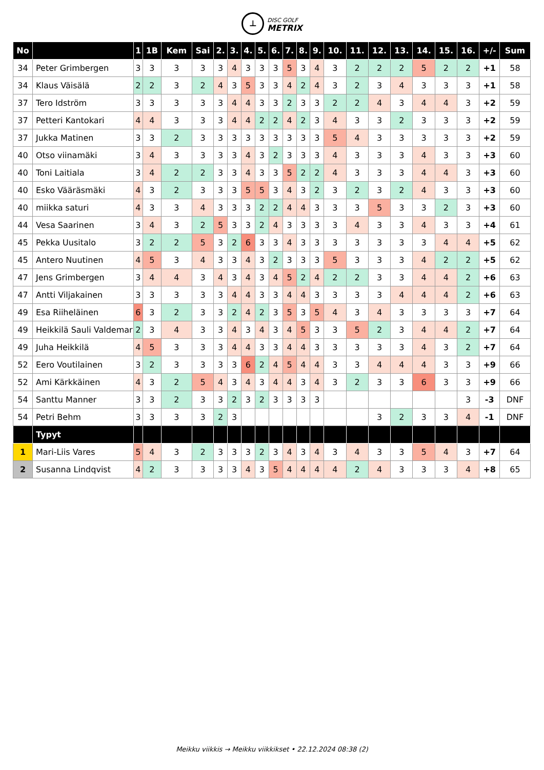⊥ DISC GOLF
METRIX
| No | | 1 | 1B | Kem | Sai | 2. | 3. | 4. | 5. | 6. | 7. | 8. | 9. | 10. | 11. | 12. | 13. | 14. | 15. | 16. | +/- | Sum |
| --- | --- | --- | --- | --- | --- | --- | --- | --- | --- | --- | --- | --- | --- | --- | --- | --- | --- | --- | --- | --- | --- | --- |
| 34 | Peter Grimbergen | 3 | 3 | 3 | 3 | 3 | 4 | 3 | 3 | 3 | 5 | 3 | 4 | 3 | 2 | 2 | 2 | 5 | 2 | 2 | +1 | 58 |
| 34 | Klaus Väisälä | 2 | 2 | 3 | 2 | 4 | 3 | 5 | 3 | 3 | 4 | 2 | 4 | 3 | 2 | 3 | 4 | 3 | 3 | 3 | +1 | 58 |
| 37 | Tero Idström | 3 | 3 | 3 | 3 | 3 | 4 | 4 | 3 | 3 | 2 | 3 | 3 | 2 | 2 | 4 | 3 | 4 | 4 | 3 | +2 | 59 |
| 37 | Petteri Kantokari | 4 | 4 | 3 | 3 | 3 | 4 | 4 | 2 | 2 | 4 | 2 | 3 | 4 | 3 | 3 | 2 | 3 | 3 | 3 | +2 | 59 |
| 37 | Jukka Matinen | 3 | 3 | 2 | 3 | 3 | 3 | 3 | 3 | 3 | 3 | 3 | 3 | 5 | 4 | 3 | 3 | 3 | 3 | 3 | +2 | 59 |
| 40 | Otso viinamäki | 3 | 4 | 3 | 3 | 3 | 3 | 4 | 3 | 2 | 3 | 3 | 3 | 4 | 3 | 3 | 3 | 4 | 3 | 3 | +3 | 60 |
| 40 | Toni Laitiala | 3 | 4 | 2 | 2 | 3 | 3 | 4 | 3 | 3 | 5 | 2 | 2 | 4 | 3 | 3 | 3 | 4 | 4 | 3 | +3 | 60 |
| 40 | Esko Vääräsmäki | 4 | 3 | 2 | 3 | 3 | 3 | 5 | 5 | 3 | 4 | 3 | 2 | 3 | 2 | 3 | 2 | 4 | 3 | 3 | +3 | 60 |
| 40 | miikka saturi | 4 | 3 | 3 | 4 | 3 | 3 | 3 | 2 | 2 | 4 | 4 | 3 | 3 | 3 | 5 | 3 | 3 | 2 | 3 | +3 | 60 |
| 44 | Vesa Saarinen | 3 | 4 | 3 | 2 | 5 | 3 | 3 | 2 | 4 | 3 | 3 | 3 | 3 | 4 | 3 | 3 | 4 | 3 | 3 | +4 | 61 |
| 45 | Pekka Uusitalo | 3 | 2 | 2 | 5 | 3 | 2 | 6 | 3 | 3 | 4 | 3 | 3 | 3 | 3 | 3 | 3 | 3 | 4 | 4 | +5 | 62 |
| 45 | Antero Nuutinen | 4 | 5 | 3 | 4 | 3 | 3 | 4 | 3 | 2 | 3 | 3 | 3 | 5 | 3 | 3 | 3 | 4 | 2 | 2 | +5 | 62 |
| 47 | Jens Grimbergen | 3 | 4 | 4 | 3 | 4 | 3 | 4 | 3 | 4 | 5 | 2 | 4 | 2 | 2 | 3 | 3 | 4 | 4 | 2 | +6 | 63 |
| 47 | Antti Viljakainen | 3 | 3 | 3 | 3 | 3 | 4 | 4 | 3 | 3 | 4 | 4 | 3 | 3 | 3 | 3 | 4 | 4 | 4 | 2 | +6 | 63 |
| 49 | Esa Riiheläinen | 6 | 3 | 2 | 3 | 3 | 2 | 4 | 2 | 3 | 5 | 3 | 5 | 4 | 3 | 4 | 3 | 3 | 3 | 3 | +7 | 64 |
| 49 | Heikkilä Sauli Valdemar | 2 | 3 | 4 | 3 | 3 | 4 | 3 | 4 | 3 | 4 | 5 | 3 | 3 | 5 | 2 | 3 | 4 | 4 | 2 | +7 | 64 |
| 49 | Juha Heikkilä | 4 | 5 | 3 | 3 | 3 | 4 | 4 | 3 | 3 | 4 | 4 | 3 | 3 | 3 | 3 | 3 | 4 | 3 | 2 | +7 | 64 |
| 52 | Eero Voutilainen | 3 | 2 | 3 | 3 | 3 | 3 | 6 | 2 | 4 | 5 | 4 | 4 | 3 | 3 | 4 | 4 | 4 | 3 | 3 | +9 | 66 |
| 52 | Ami Kärkkäinen | 4 | 3 | 2 | 5 | 4 | 3 | 4 | 3 | 4 | 4 | 3 | 4 | 3 | 2 | 3 | 3 | 6 | 3 | 3 | +9 | 66 |
| 54 | Santtu Manner | 3 | 3 | 2 | 3 | 3 | 2 | 3 | 2 | 3 | 3 | 3 | 3 | | | | | | | 3 | -3 | DNF |
| 54 | Petri Behm | 3 | 3 | 3 | 3 | 2 | 3 | | | | | | | | | 3 | 2 | 3 | 3 | 4 | -1 | DNF |
| | Typyt | | | | | | | | | | | | | | | | | | | | | |
| 1 | Mari-Liis Vares | 5 | 4 | 3 | 2 | 3 | 3 | 3 | 2 | 3 | 4 | 3 | 4 | 3 | 4 | 3 | 3 | 5 | 4 | 3 | +7 | 64 |
| 2 | Susanna Lindqvist | 4 | 2 | 3 | 3 | 3 | 3 | 4 | 3 | 5 | 4 | 4 | 4 | 4 | 2 | 4 | 3 | 3 | 3 | 4 | +8 | 65 |
Meikku viikkis → Meikku viikkikset • 22.12.2024 08:38 (2)